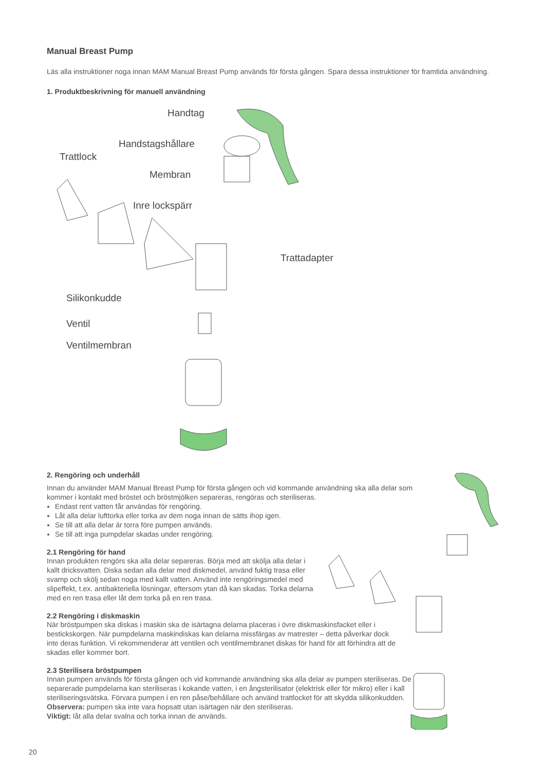Manual Breast Pump
Läs alla instruktioner noga innan MAM Manual Breast Pump används för första gången. Spara dessa instruktioner för framtida användning.
1. Produktbeskrivning för manuell användning
Handtag
Handstagshållare
Trattlock
Membran
Inre lockspärr
Trattadapter
Silikonkudde
Ventil
Ventilmembran
2. Rengöring och underhåll
Innan du använder MAM Manual Breast Pump för första gången och vid kommande användning ska alla delar som kommer i kontakt med bröstet och bröstmjölken separeras, rengöras och steriliseras.
Endast rent vatten får användas för rengöring.
Låt alla delar lufttorka eller torka av dem noga innan de sätts ihop igen.
Se till att alla delar är torra före pumpen används.
Se till att inga pumpdelar skadas under rengöring.
2.1 Rengöring för hand
Innan produkten rengörs ska alla delar separeras. Börja med att skölja alla delar i kallt dricksvatten. Diska sedan alla delar med diskmedel, använd fuktig trasa eller svamp och skölj sedan noga med kallt vatten. Använd inte rengöringsmedel med slipeffekt, t.ex. antibakteriella lösningar, eftersom ytan då kan skadas. Torka delarna med en ren trasa eller låt dem torka på en ren trasa.
2.2 Rengöring i diskmaskin
När bröstpumpen ska diskas i maskin ska de isärtagna delarna placeras i övre diskmaskinsfacket eller i bestickskorgen. När pumpdelarna maskindiskas kan delarna missfärgas av matrester – detta påverkar dock inte deras funktion. Vi rekommenderar att ventilen och ventilmembranet diskas för hand för att förhindra att de skadas eller kommer bort.
2.3 Sterilisera bröstpumpen
Innan pumpen används för första gången och vid kommande användning ska alla delar av pumpen steriliseras. De separerade pumpdelarna kan steriliseras i kokande vatten, i en ångsterilisator (elektrisk eller för mikro) eller i kall steriliseringsvätska. Förvara pumpen i en ren påse/behållare och använd trattlocket för att skydda silikonkudden.
Observera: pumpen ska inte vara hopsatt utan isärtagen när den steriliseras.
Viktigt: låt alla delar svalna och torka innan de används.
20